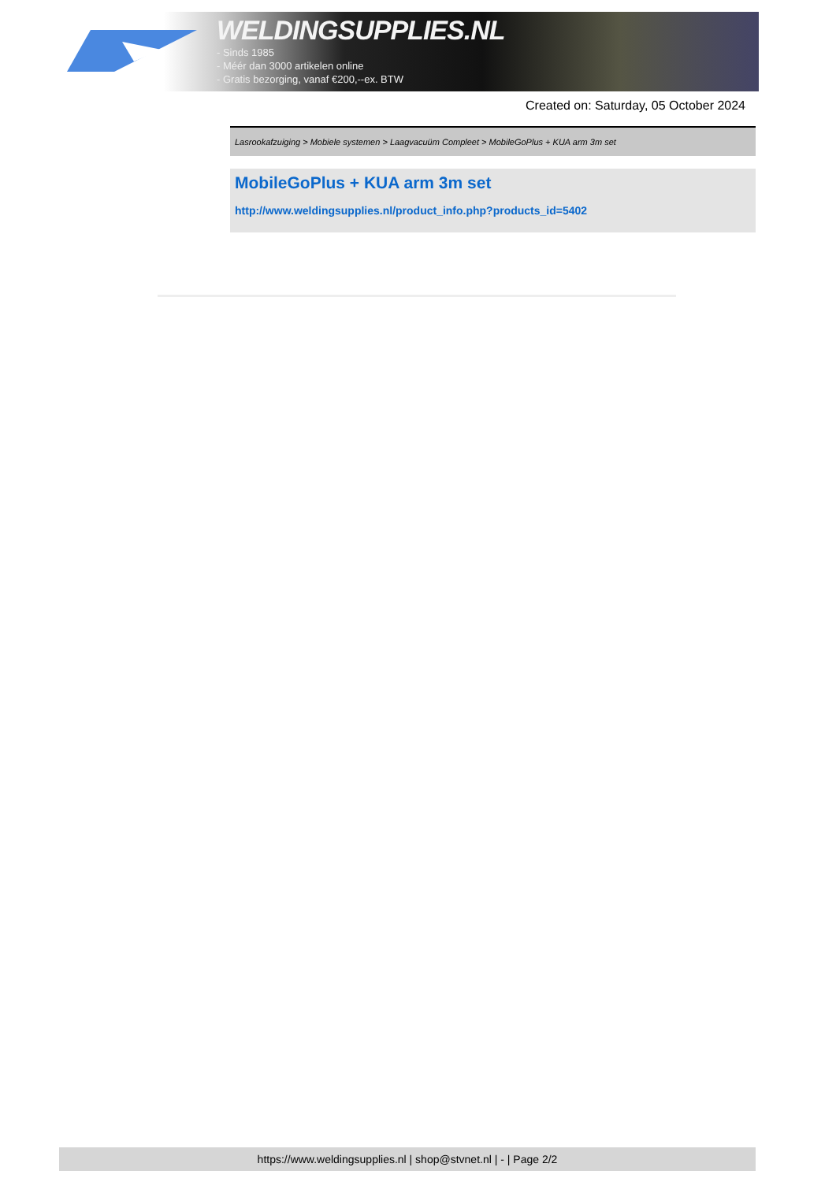WELDINGSUPPLIES.NL
- Sinds 1985
- Méér dan 3000 artikelen online
- Gratis bezorging, vanaf €200,--ex. BTW
Created on: Saturday, 05 October 2024
Lasrookafzuiging > Mobiele systemen > Laagvacuüm Compleet > MobileGoPlus + KUA arm 3m set
MobileGoPlus + KUA arm 3m set
http://www.weldingsupplies.nl/product_info.php?products_id=5402
https://www.weldingsupplies.nl | shop@stvnet.nl | - | Page 2/2